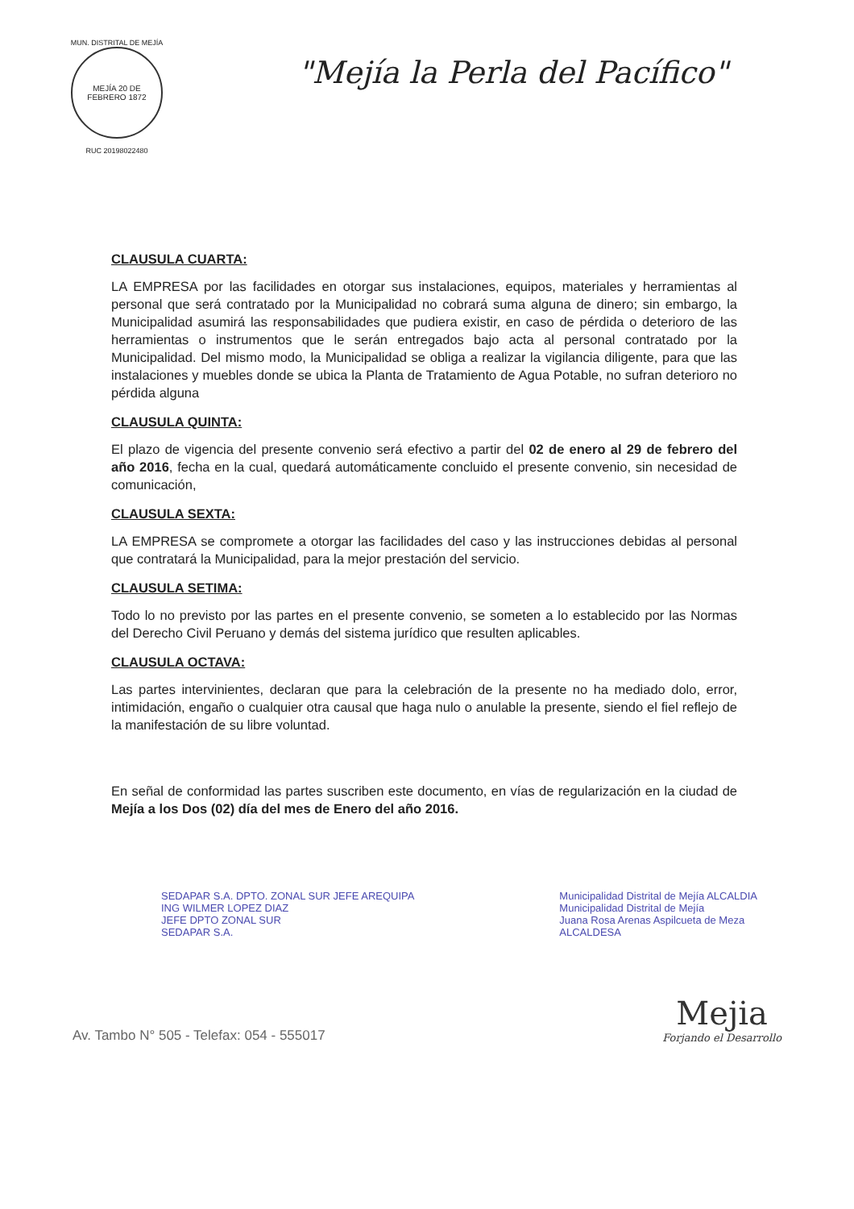MUN. DISTRITAL DE MEJÍA
MEJÍA 20 DE FEBRERO 1872
RUC 20198022480
"Mejía la Perla del Pacífico"
CLAUSULA CUARTA:
LA EMPRESA por las facilidades en otorgar sus instalaciones, equipos, materiales y herramientas al personal que será contratado por la Municipalidad no cobrará suma alguna de dinero; sin embargo, la Municipalidad asumirá las responsabilidades que pudiera existir, en caso de pérdida o deterioro de las herramientas o instrumentos que le serán entregados bajo acta al personal contratado por la Municipalidad. Del mismo modo, la Municipalidad se obliga a realizar la vigilancia diligente, para que las instalaciones y muebles donde se ubica la Planta de Tratamiento de Agua Potable, no sufran deterioro no pérdida alguna
CLAUSULA QUINTA:
El plazo de vigencia del presente convenio será efectivo a partir del 02 de enero al 29 de febrero del año 2016, fecha en la cual, quedará automáticamente concluido el presente convenio, sin necesidad de comunicación,
CLAUSULA SEXTA:
LA EMPRESA se compromete a otorgar las facilidades del caso y las instrucciones debidas al personal que contratará la Municipalidad, para la mejor prestación del servicio.
CLAUSULA SETIMA:
Todo lo no previsto por las partes en el presente convenio, se someten a lo establecido por las Normas del Derecho Civil Peruano y demás del sistema jurídico que resulten aplicables.
CLAUSULA OCTAVA:
Las partes intervinientes, declaran que para la celebración de la presente no ha mediado dolo, error, intimidación, engaño o cualquier otra causal que haga nulo o anulable la presente, siendo el fiel reflejo de la manifestación de su libre voluntad.
En señal de conformidad las partes suscriben este documento, en vías de regularización en la ciudad de Mejía a los Dos (02) día del mes de Enero del año 2016.
SEDAPAR S.A. DPTO. ZONAL SUR JEFE AREQUIPA
ING WILMER LOPEZ DIAZ
JEFE DPTO ZONAL SUR
SEDAPAR S.A.
Municipalidad Distrital de Mejía ALCALDIA
Municipalidad Distrital de Mejía
Juana Rosa Arenas Aspilcueta de Meza
ALCALDESA
Av. Tambo N° 505 - Telefax: 054 - 555017
Mejia
Forjando el Desarrollo